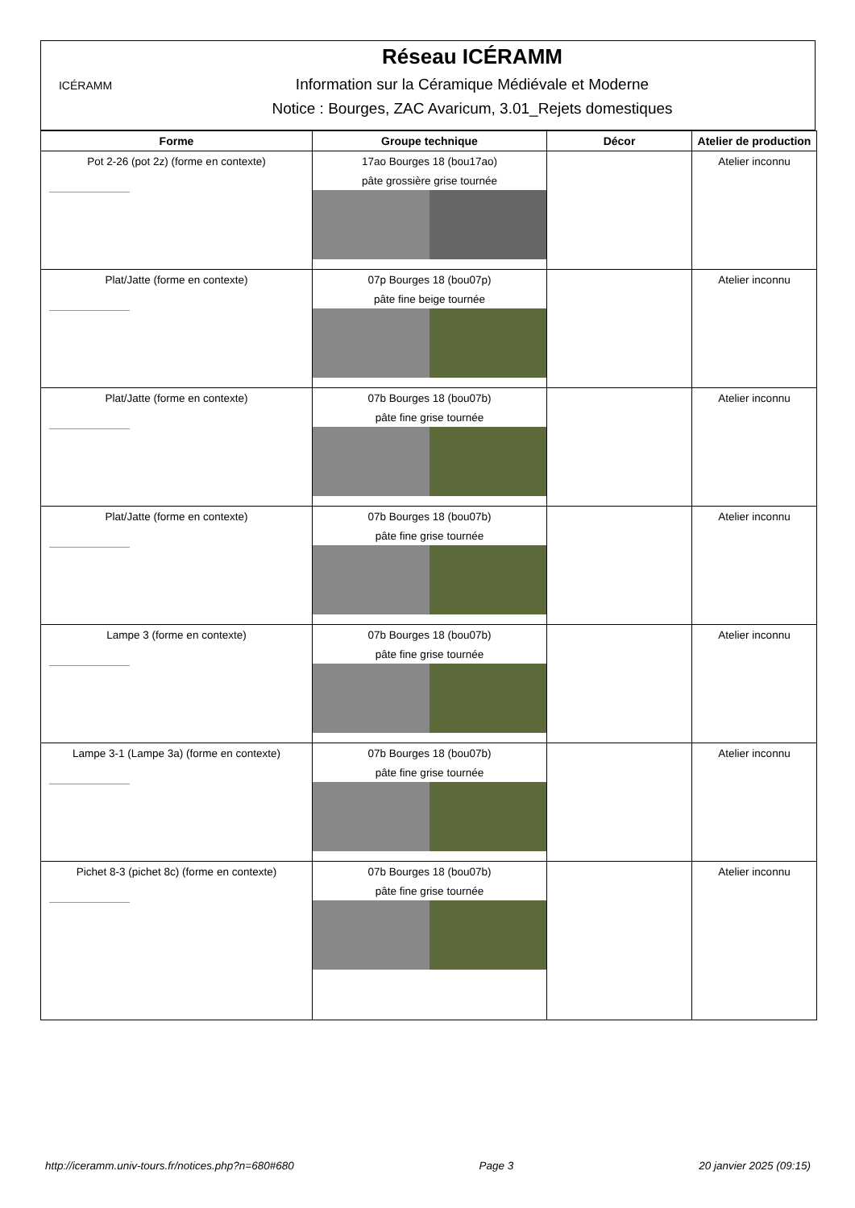ICÉRAMM
Réseau ICÉRAMM
Information sur la Céramique Médiévale et Moderne
Notice : Bourges, ZAC Avaricum, 3.01_Rejets domestiques
| Forme | Groupe technique | Décor | Atelier de production |
| --- | --- | --- | --- |
| Pot 2-26 (pot 2z) (forme en contexte) | 17ao Bourges 18 (bou17ao) pâte grossière grise tournée | | Atelier inconnu |
| Plat/Jatte (forme en contexte) | 07p Bourges 18 (bou07p) pâte fine beige tournée | | Atelier inconnu |
| Plat/Jatte (forme en contexte) | 07b Bourges 18 (bou07b) pâte fine grise tournée | | Atelier inconnu |
| Plat/Jatte (forme en contexte) | 07b Bourges 18 (bou07b) pâte fine grise tournée | | Atelier inconnu |
| Lampe 3 (forme en contexte) | 07b Bourges 18 (bou07b) pâte fine grise tournée | | Atelier inconnu |
| Lampe 3-1 (Lampe 3a) (forme en contexte) | 07b Bourges 18 (bou07b) pâte fine grise tournée | | Atelier inconnu |
| Pichet 8-3 (pichet 8c) (forme en contexte) | 07b Bourges 18 (bou07b) pâte fine grise tournée | | Atelier inconnu |
http://iceramm.univ-tours.fr/notices.php?n=680#680 Page 3 20 janvier 2025 (09:15)